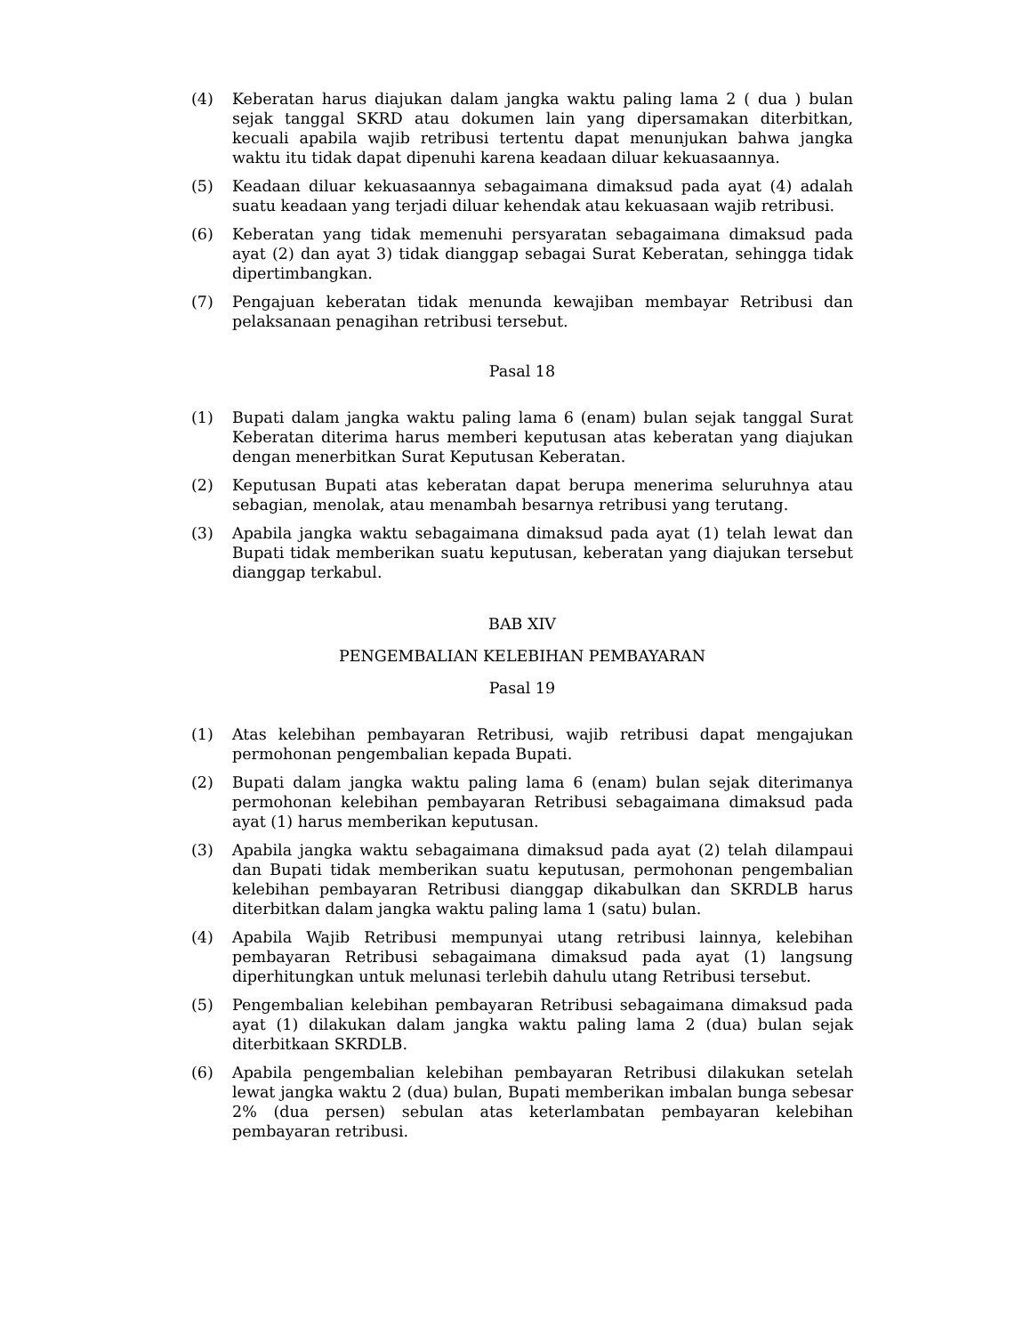(4) Keberatan harus diajukan dalam jangka waktu paling lama 2 ( dua ) bulan sejak tanggal SKRD atau dokumen lain yang dipersamakan diterbitkan, kecuali apabila wajib retribusi tertentu dapat menunjukan bahwa jangka waktu itu tidak dapat dipenuhi karena keadaan diluar kekuasaannya.
(5) Keadaan diluar kekuasaannya sebagaimana dimaksud pada ayat (4) adalah suatu keadaan yang terjadi diluar kehendak atau kekuasaan wajib retribusi.
(6) Keberatan yang tidak memenuhi persyaratan sebagaimana dimaksud pada ayat (2) dan ayat 3) tidak dianggap sebagai Surat Keberatan, sehingga tidak dipertimbangkan.
(7) Pengajuan keberatan tidak menunda kewajiban membayar Retribusi dan pelaksanaan penagihan retribusi tersebut.
Pasal 18
(1) Bupati dalam jangka waktu paling lama 6 (enam) bulan sejak tanggal Surat Keberatan diterima harus memberi keputusan atas keberatan yang diajukan dengan menerbitkan Surat Keputusan Keberatan.
(2) Keputusan Bupati atas keberatan dapat berupa menerima seluruhnya atau sebagian, menolak, atau menambah besarnya retribusi yang terutang.
(3) Apabila jangka waktu sebagaimana dimaksud pada ayat (1) telah lewat dan Bupati tidak memberikan suatu keputusan, keberatan yang diajukan tersebut dianggap terkabul.
BAB XIV
PENGEMBALIAN KELEBIHAN PEMBAYARAN
Pasal 19
(1) Atas kelebihan pembayaran Retribusi, wajib retribusi dapat mengajukan permohonan pengembalian kepada Bupati.
(2) Bupati dalam jangka waktu paling lama 6 (enam) bulan sejak diterimanya permohonan kelebihan pembayaran Retribusi sebagaimana dimaksud pada ayat (1) harus memberikan keputusan.
(3) Apabila jangka waktu sebagaimana dimaksud pada ayat (2) telah dilampaui dan Bupati tidak memberikan suatu keputusan, permohonan pengembalian kelebihan pembayaran Retribusi dianggap dikabulkan dan SKRDLB harus diterbitkan dalam jangka waktu paling lama 1 (satu) bulan.
(4) Apabila Wajib Retribusi mempunyai utang retribusi lainnya, kelebihan pembayaran Retribusi sebagaimana dimaksud pada ayat (1) langsung diperhitungkan untuk melunasi terlebih dahulu utang Retribusi tersebut.
(5) Pengembalian kelebihan pembayaran Retribusi sebagaimana dimaksud pada ayat (1) dilakukan dalam jangka waktu paling lama 2 (dua) bulan sejak diterbitkaan SKRDLB.
(6) Apabila pengembalian kelebihan pembayaran Retribusi dilakukan setelah lewat jangka waktu 2 (dua) bulan, Bupati memberikan imbalan bunga sebesar 2% (dua persen) sebulan atas keterlambatan pembayaran kelebihan pembayaran retribusi.